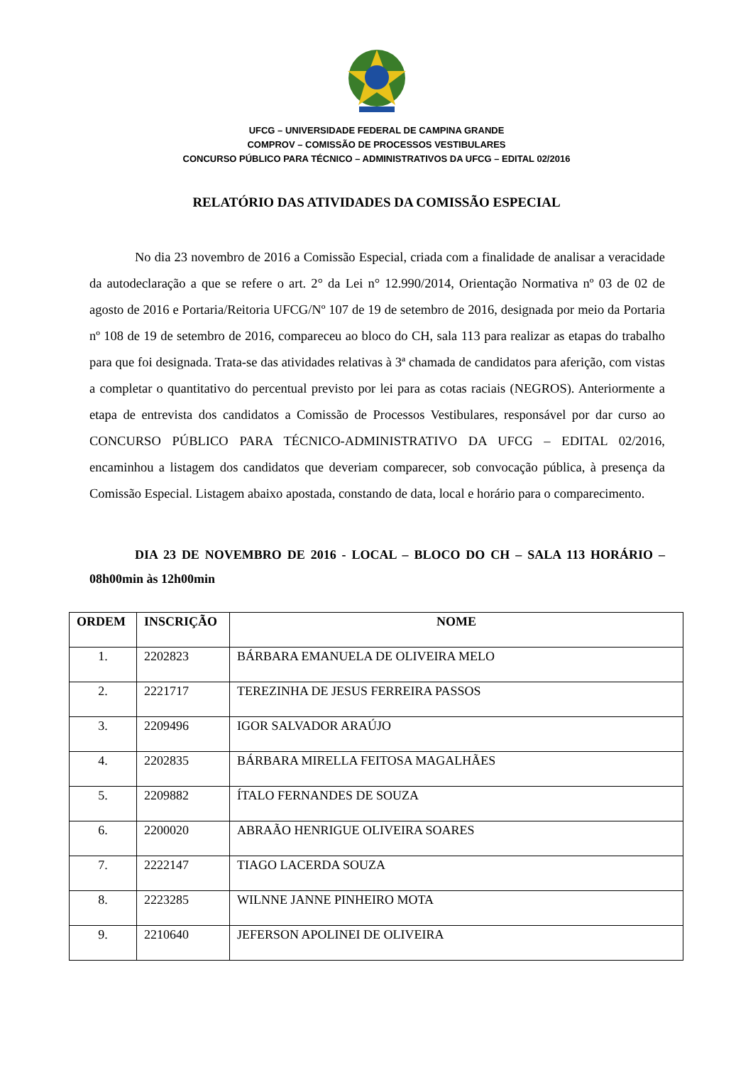UFCG – UNIVERSIDADE FEDERAL DE CAMPINA GRANDE
COMPROV – COMISSÃO DE PROCESSOS VESTIBULARES
CONCURSO PÚBLICO PARA TÉCNICO – ADMINISTRATIVOS DA UFCG – EDITAL 02/2016
RELATÓRIO DAS ATIVIDADES DA COMISSÃO ESPECIAL
No dia 23 novembro de 2016 a Comissão Especial, criada com a finalidade de analisar a veracidade da autodeclaração a que se refere o art. 2° da Lei n° 12.990/2014, Orientação Normativa nº 03 de 02 de agosto de 2016 e Portaria/Reitoria UFCG/Nº 107 de 19 de setembro de 2016, designada por meio da Portaria nº 108 de 19 de setembro de 2016, compareceu ao bloco do CH, sala 113 para realizar as etapas do trabalho para que foi designada. Trata-se das atividades relativas à 3ª chamada de candidatos para aferição, com vistas a completar o quantitativo do percentual previsto por lei para as cotas raciais (NEGROS). Anteriormente a etapa de entrevista dos candidatos a Comissão de Processos Vestibulares, responsável por dar curso ao CONCURSO PÚBLICO PARA TÉCNICO-ADMINISTRATIVO DA UFCG – EDITAL 02/2016, encaminhou a listagem dos candidatos que deveriam comparecer, sob convocação pública, à presença da Comissão Especial. Listagem abaixo apostada, constando de data, local e horário para o comparecimento.
DIA 23 DE NOVEMBRO DE 2016 - LOCAL – BLOCO DO CH – SALA 113 HORÁRIO – 08h00min às 12h00min
| ORDEM | INSCRIÇÃO | NOME |
| --- | --- | --- |
| 1. | 2202823 | BÁRBARA EMANUELA DE OLIVEIRA MELO |
| 2. | 2221717 | TEREZINHA DE JESUS FERREIRA PASSOS |
| 3. | 2209496 | IGOR SALVADOR ARAÚJO |
| 4. | 2202835 | BÁRBARA MIRELLA FEITOSA MAGALHÃES |
| 5. | 2209882 | ÍTALO FERNANDES DE SOUZA |
| 6. | 2200020 | ABRAÃO HENRIGUE OLIVEIRA SOARES |
| 7. | 2222147 | TIAGO LACERDA SOUZA |
| 8. | 2223285 | WILNNE JANNE PINHEIRO MOTA |
| 9. | 2210640 | JEFERSON APOLINEI DE OLIVEIRA |